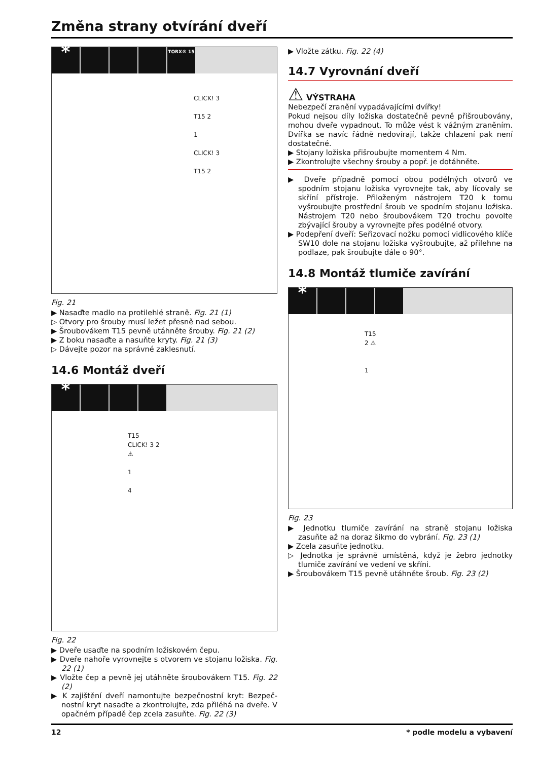Změna strany otvírání dveří
*
TORX® 15
CLICK! 3
T15 2
1
CLICK! 3
T15 2
Fig. 21
▶ Nasaďte madlo na protilehlé straně. Fig. 21 (1)
▷ Otvory pro šrouby musí ležet přesně nad sebou.
▶ Šroubovákem T15 pevně utáhněte šrouby. Fig. 21 (2)
▶ Z boku nasaďte a nasuňte kryty. Fig. 21 (3)
▷ Dávejte pozor na správné zaklesnutí.
14.6 Montáž dveří
*
T15
CLICK! 3 2
⚠
1
4
Fig. 22
▶ Dveře usaďte na spodním ložiskovém čepu.
▶ Dveře nahoře vyrovnejte s otvorem ve stojanu ložiska. Fig. 22 (1)
▶ Vložte čep a pevně jej utáhněte šroubovákem T15. Fig. 22 (2)
▶ K zajištění dveří namontujte bezpečnostní kryt: Bezpeč­nostní kryt nasaďte a zkontrolujte, zda přiléhá na dveře. V opačném případě čep zcela zasuňte. Fig. 22 (3)
▶ Vložte zátku. Fig. 22 (4)
14.7 Vyrovnání dveří
⚠ VÝSTRAHA
Nebezpečí zranění vypadávajícími dvířky!
Pokud nejsou díly ložiska dostatečně pevně přišroubovány, mohou dveře vypadnout. To může vést k vážným zraněním. Dvířka se navíc řádně nedovírají, takže chlazení pak není dostatečné.
▶ Stojany ložiska přišroubujte momentem 4 Nm.
▶ Zkontrolujte všechny šrouby a popř. je dotáhněte.
▶ Dveře případně pomocí obou podélných otvorů ve spodním stojanu ložiska vyrovnejte tak, aby lícovaly se skříní přístroje. Přiloženým nástrojem T20 k tomu vyšroubujte prostřední šroub ve spodním stojanu ložiska. Nástrojem T20 nebo šroubovákem T20 trochu povolte zbývající šrouby a vyrovnejte přes podélné otvory.
▶ Podepření dveří: Seřizovací nožku pomocí vidlicového klíče SW10 dole na stojanu ložiska vyšroubujte, až přilehne na podlaze, pak šroubujte dále o 90°.
14.8 Montáž tlumiče zavírání
*
T15
2 ⚠
1
Fig. 23
▶ Jednotku tlumiče zavírání na straně stojanu ložiska zasuňte až na doraz šikmo do vybrání. Fig. 23 (1)
▶ Zcela zasuňte jednotku.
▷ Jednotka je správně umístěná, když je žebro jednotky tlumiče zavírání ve vedení ve skříni.
▶ Šroubovákem T15 pevně utáhněte šroub. Fig. 23 (2)
12 * podle modelu a vybavení